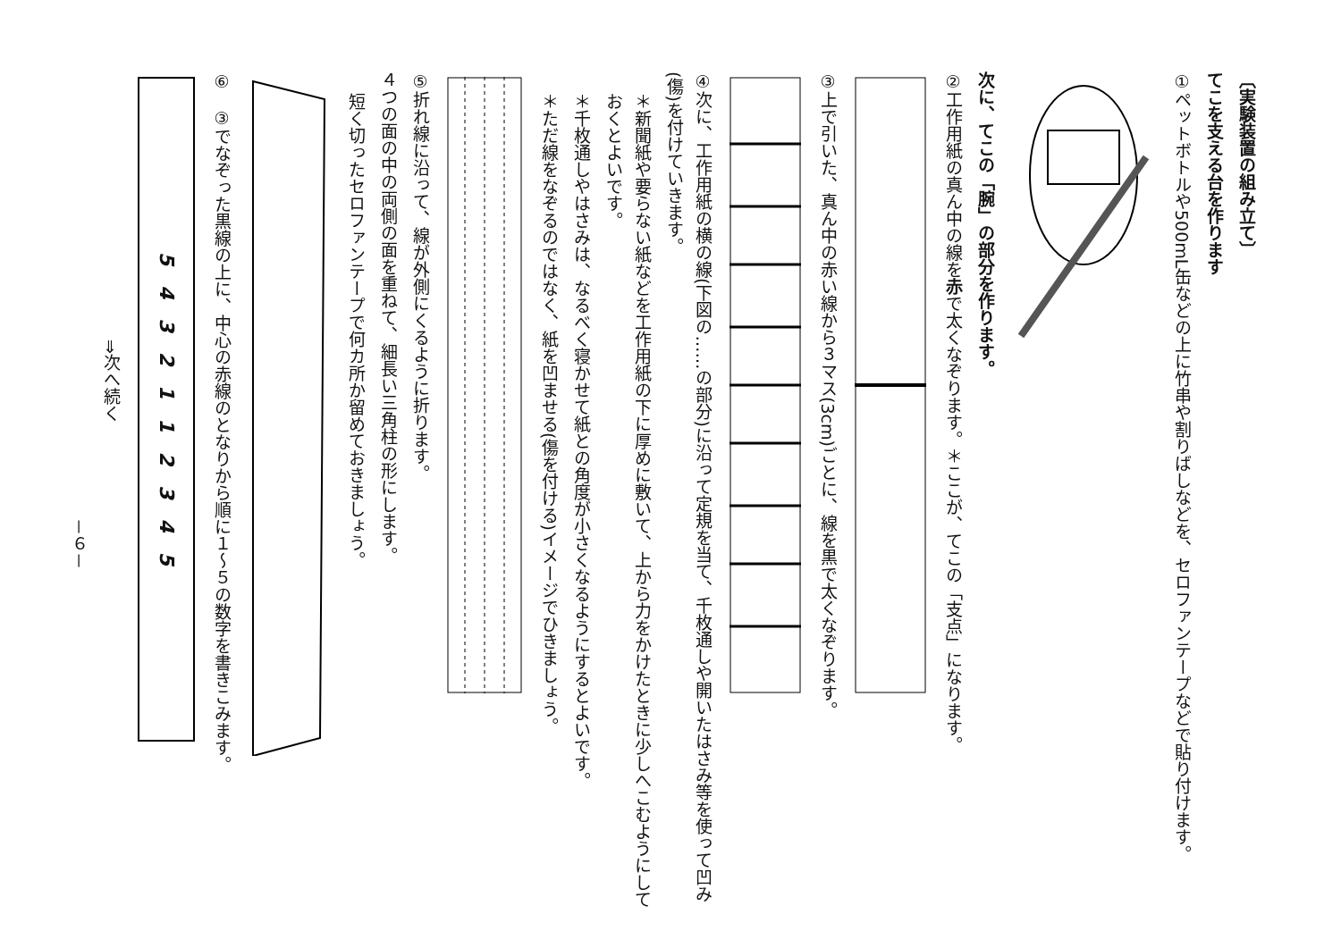〔実験装置の組み立て〕
てこを支える台を作ります
①ペットボトルや500mL缶などの上に竹串や割りばしなどを、セロファンテープなどで貼り付けます。
次に、てこの「腕」の部分を作ります。
②工作用紙の真ん中の線を赤で太くなぞります。＊ここが、てこの「支点」になります。
③上で引いた、真ん中の赤い線から３マス(3cm)ごとに、線を黒で太くなぞります。
④次に、工作用紙の横の線(下図の……の部分)に沿って定規を当て、千枚通しや開いたはさみ等を使って凹み(傷)を付けていきます。
＊新聞紙や要らない紙などを工作用紙の下に厚めに敷いて、上から力をかけたときに少しへこむようにしておくとよいです。
＊千枚通しやはさみは、なるべく寝かせて紙との角度が小さくなるようにするとよいです。
＊ただ線をなぞるのではなく、紙を凹ませる(傷を付ける)イメージでひきましょう。
⑤折れ線に沿って、線が外側にくるように折ります。
４つの面の中の両側の面を重ねて、細長い三角柱の形にします。
短く切ったセロファンテープで何カ所か留めておきましょう。
⑥　③でなぞった黒線の上に、中心の赤線のとなりから順に１～５の数字を書きこみます。
5　4　3　2　1　1　2　3　4　5
⇒次へ続く
－６－